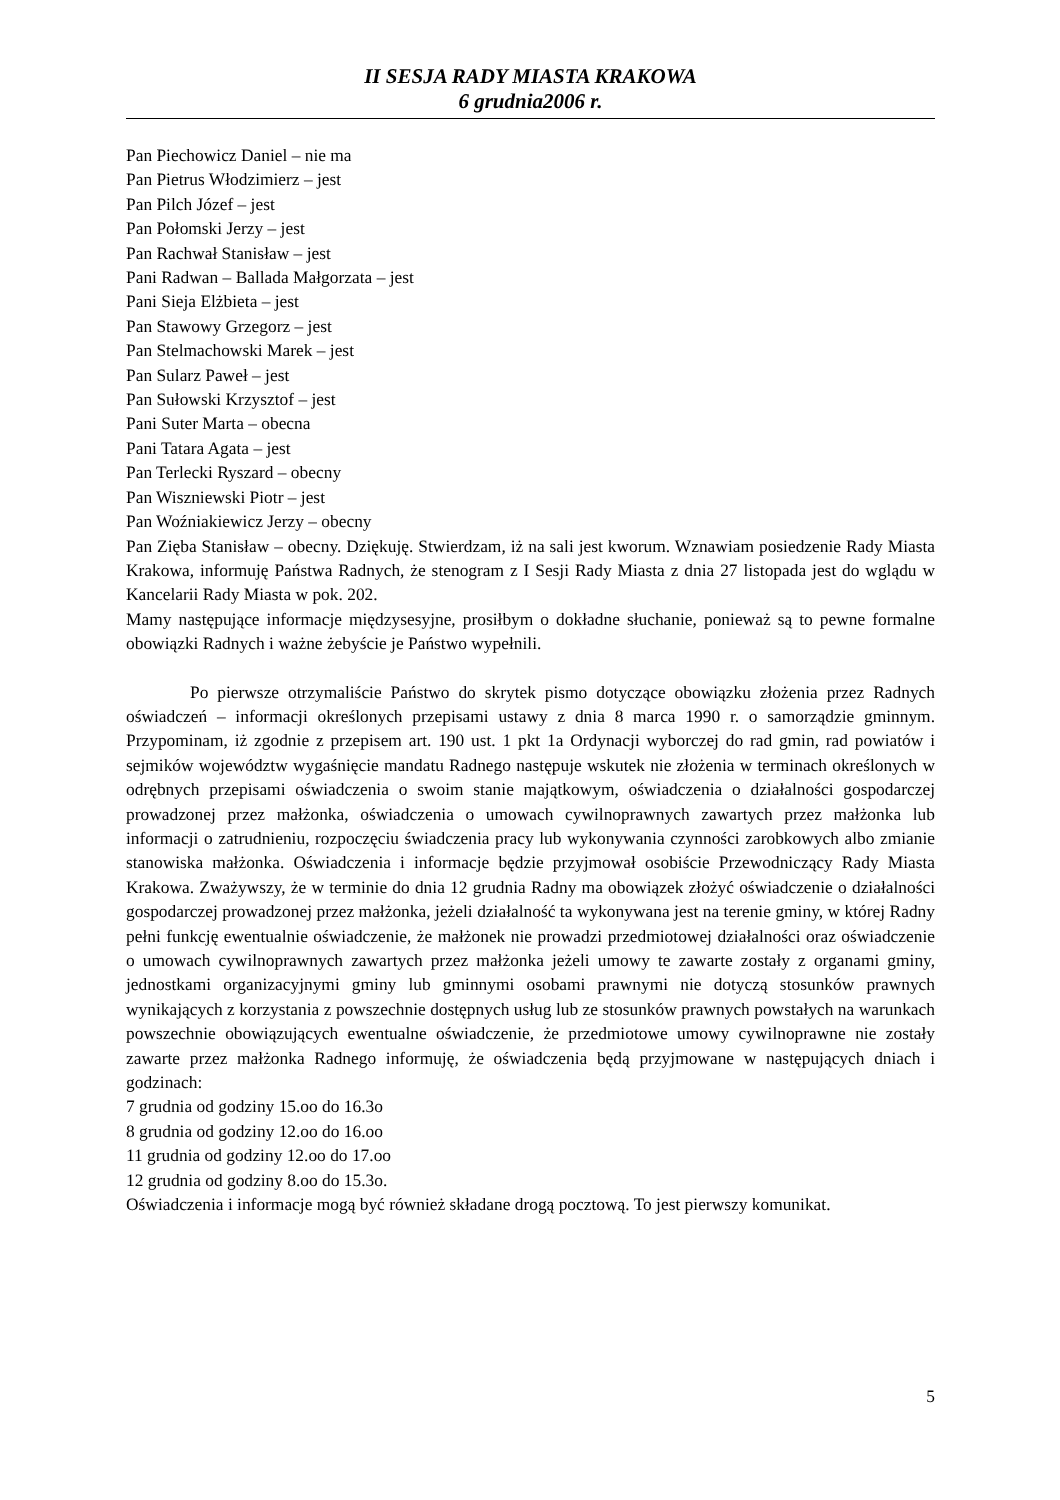II SESJA RADY MIASTA KRAKOWA
6 grudnia2006 r.
Pan Piechowicz Daniel – nie ma
Pan Pietrus Włodzimierz – jest
Pan Pilch Józef – jest
Pan Połomski Jerzy – jest
Pan Rachwał Stanisław – jest
Pani Radwan – Ballada Małgorzata – jest
Pani Sieja Elżbieta – jest
Pan Stawowy Grzegorz – jest
Pan Stelmachowski Marek – jest
Pan Sularz Paweł – jest
Pan Sułowski Krzysztof – jest
Pani Suter Marta – obecna
Pani Tatara Agata – jest
Pan Terlecki Ryszard – obecny
Pan Wiszniewski Piotr – jest
Pan Woźniakiewicz Jerzy – obecny
Pan Zięba Stanisław – obecny. Dziękuję. Stwierdzam, iż na sali jest kworum. Wznawiam posiedzenie Rady Miasta Krakowa, informuję Państwa Radnych, że stenogram z I Sesji Rady Miasta z dnia 27 listopada jest do wglądu w Kancelarii Rady Miasta w pok. 202.
Mamy następujące informacje międzysesyjne, prosiłbym o dokładne słuchanie, ponieważ są to pewne formalne obowiązki Radnych i ważne żebyście je Państwo wypełnili.
Po pierwsze otrzymaliście Państwo do skrytek pismo dotyczące obowiązku złożenia przez Radnych oświadczeń – informacji określonych przepisami ustawy z dnia 8 marca 1990 r. o samorządzie gminnym. Przypominam, iż zgodnie z przepisem art. 190 ust. 1 pkt 1a Ordynacji wyborczej do rad gmin, rad powiatów i sejmików województw wygaśnięcie mandatu Radnego następuje wskutek nie złożenia w terminach określonych w odrębnych przepisami oświadczenia o swoim stanie majątkowym, oświadczenia o działalności gospodarczej prowadzonej przez małżonka, oświadczenia o umowach cywilnoprawnych zawartych przez małżonka lub informacji o zatrudnieniu, rozpoczęciu świadczenia pracy lub wykonywania czynności zarobkowych albo zmianie stanowiska małżonka. Oświadczenia i informacje będzie przyjmował osobiście Przewodniczący Rady Miasta Krakowa. Zważywszy, że w terminie do dnia 12 grudnia Radny ma obowiązek złożyć oświadczenie o działalności gospodarczej prowadzonej przez małżonka, jeżeli działalność ta wykonywana jest na terenie gminy, w której Radny pełni funkcję ewentualnie oświadczenie, że małżonek nie prowadzi przedmiotowej działalności oraz oświadczenie o umowach cywilnoprawnych zawartych przez małżonka jeżeli umowy te zawarte zostały z organami gminy, jednostkami organizacyjnymi gminy lub gminnymi osobami prawnymi nie dotyczą stosunków prawnych wynikających z korzystania z powszechnie dostępnych usług lub ze stosunków prawnych powstałych na warunkach powszechnie obowiązujących ewentualne oświadczenie, że przedmiotowe umowy cywilnoprawne nie zostały zawarte przez małżonka Radnego informuję, że oświadczenia będą przyjmowane w następujących dniach i godzinach:
7 grudnia od godziny 15.oo do 16.3o
8 grudnia od godziny 12.oo do 16.oo
11 grudnia od godziny 12.oo do 17.oo
12 grudnia od godziny 8.oo do 15.3o.
Oświadczenia i informacje mogą być również składane drogą pocztową. To jest pierwszy komunikat.
5